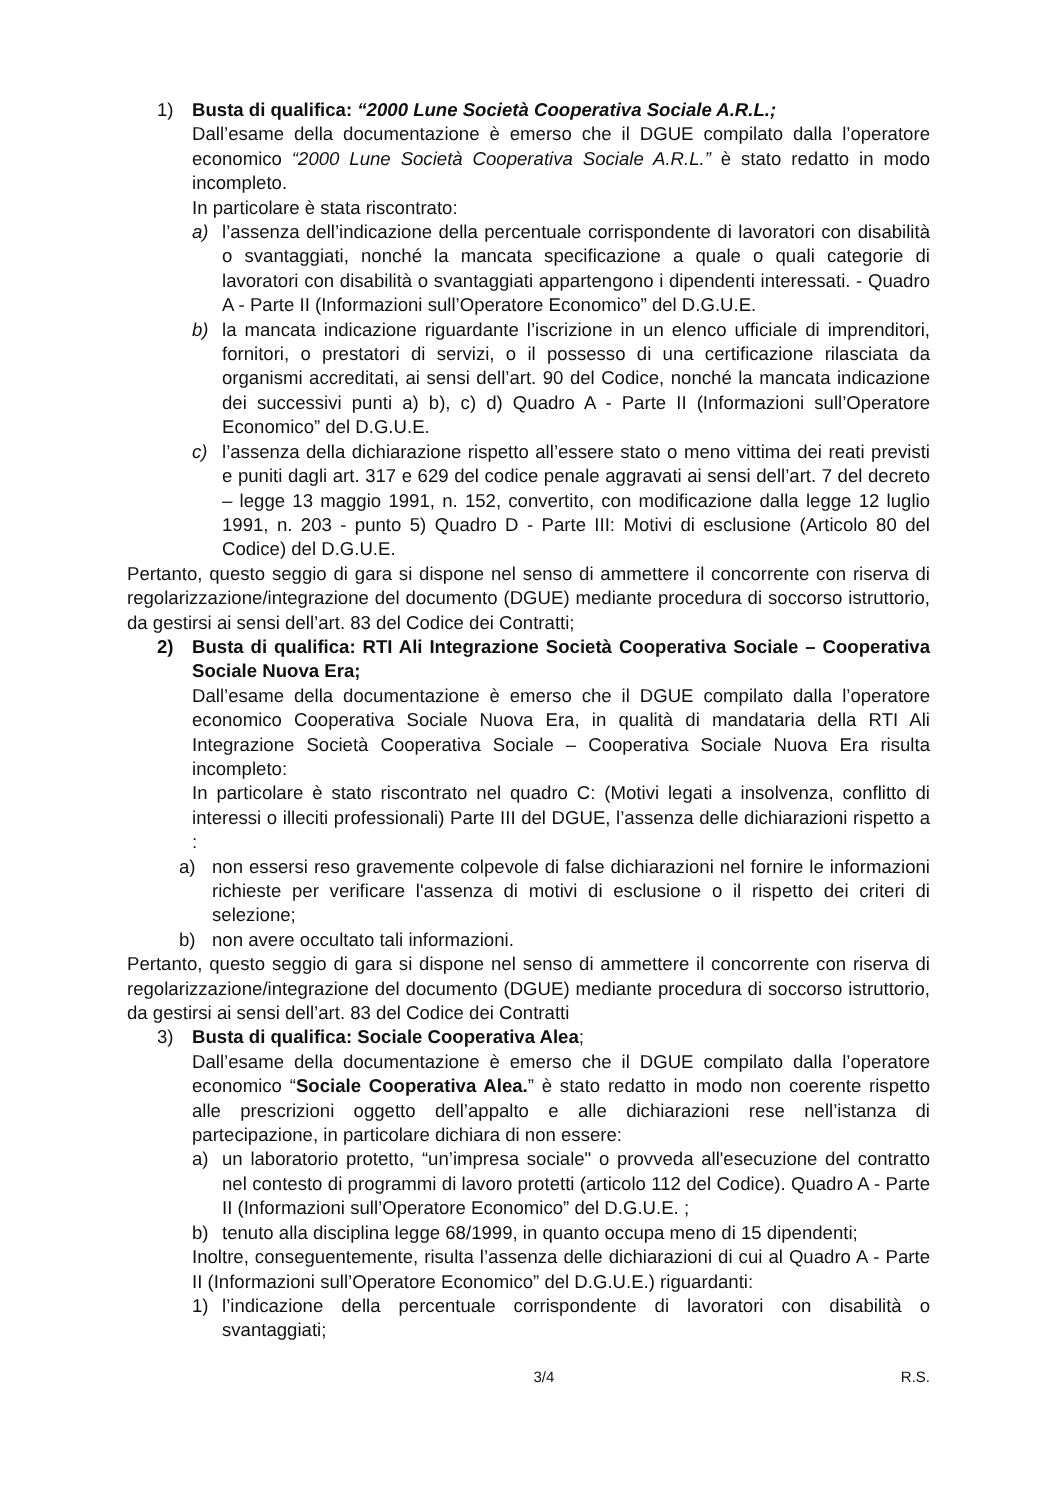1) Busta di qualifica: “2000 Lune Società Cooperativa Sociale A.R.L.;
Dall’esame della documentazione è emerso che il DGUE compilato dalla l’operatore economico “2000 Lune Società Cooperativa Sociale A.R.L.” è stato redatto in modo incompleto.
In particolare è stata riscontrato:
a) l’assenza dell’indicazione della percentuale corrispondente di lavoratori con disabilità o svantaggiati, nonché la mancata specificazione a quale o quali categorie di lavoratori con disabilità o svantaggiati appartengono i dipendenti interessati. - Quadro A - Parte II (Informazioni sull’Operatore Economico” del D.G.U.E.
b) la mancata indicazione riguardante l’iscrizione in un elenco ufficiale di imprenditori, fornitori, o prestatori di servizi, o il possesso di una certificazione rilasciata da organismi accreditati, ai sensi dell’art. 90 del Codice, nonché la mancata indicazione dei successivi punti a) b), c) d) Quadro A - Parte II (Informazioni sull’Operatore Economico” del D.G.U.E.
c) l’assenza della dichiarazione rispetto all’essere stato o meno vittima dei reati previsti e puniti dagli art. 317 e 629 del codice penale aggravati ai sensi dell’art. 7 del decreto – legge 13 maggio 1991, n. 152, convertito, con modificazione dalla legge 12 luglio 1991, n. 203 - punto 5) Quadro D - Parte III: Motivi di esclusione (Articolo 80 del Codice) del D.G.U.E.
Pertanto, questo seggio di gara si dispone nel senso di ammettere il concorrente con riserva di regolarizzazione/integrazione del documento (DGUE) mediante procedura di soccorso istruttorio, da gestirsi ai sensi dell’art. 83 del Codice dei Contratti;
2) Busta di qualifica: RTI Ali Integrazione Società Cooperativa Sociale – Cooperativa Sociale Nuova Era;
Dall’esame della documentazione è emerso che il DGUE compilato dalla l’operatore economico Cooperativa Sociale Nuova Era, in qualità di mandataria della RTI Ali Integrazione Società Cooperativa Sociale – Cooperativa Sociale Nuova Era risulta incompleto:
In particolare è stato riscontrato nel quadro C: (Motivi legati a insolvenza, conflitto di interessi o illeciti professionali) Parte III del DGUE, l’assenza delle dichiarazioni rispetto a :
a) non essersi reso gravemente colpevole di false dichiarazioni nel fornire le informazioni richieste per verificare l'assenza di motivi di esclusione o il rispetto dei criteri di selezione;
b) non avere occultato tali informazioni.
Pertanto, questo seggio di gara si dispone nel senso di ammettere il concorrente con riserva di regolarizzazione/integrazione del documento (DGUE) mediante procedura di soccorso istruttorio, da gestirsi ai sensi dell’art. 83 del Codice dei Contratti
3) Busta di qualifica: Sociale Cooperativa Alea;
Dall’esame della documentazione è emerso che il DGUE compilato dalla l’operatore economico “Sociale Cooperativa Alea.” è stato redatto in modo non coerente rispetto alle prescrizioni oggetto dell’appalto e alle dichiarazioni rese nell’istanza di partecipazione, in particolare dichiara di non essere:
a) un laboratorio protetto, “un’impresa sociale" o provveda all'esecuzione del contratto nel contesto di programmi di lavoro protetti (articolo 112 del Codice). Quadro A - Parte II (Informazioni sull’Operatore Economico” del D.G.U.E. ;
b) tenuto alla disciplina legge 68/1999, in quanto occupa meno di 15 dipendenti;
Inoltre, conseguentemente, risulta l’assenza delle dichiarazioni di cui al Quadro A - Parte II (Informazioni sull’Operatore Economico” del D.G.U.E.) riguardanti:
1) l’indicazione della percentuale corrispondente di lavoratori con disabilità o svantaggiati;
3/4 R.S.